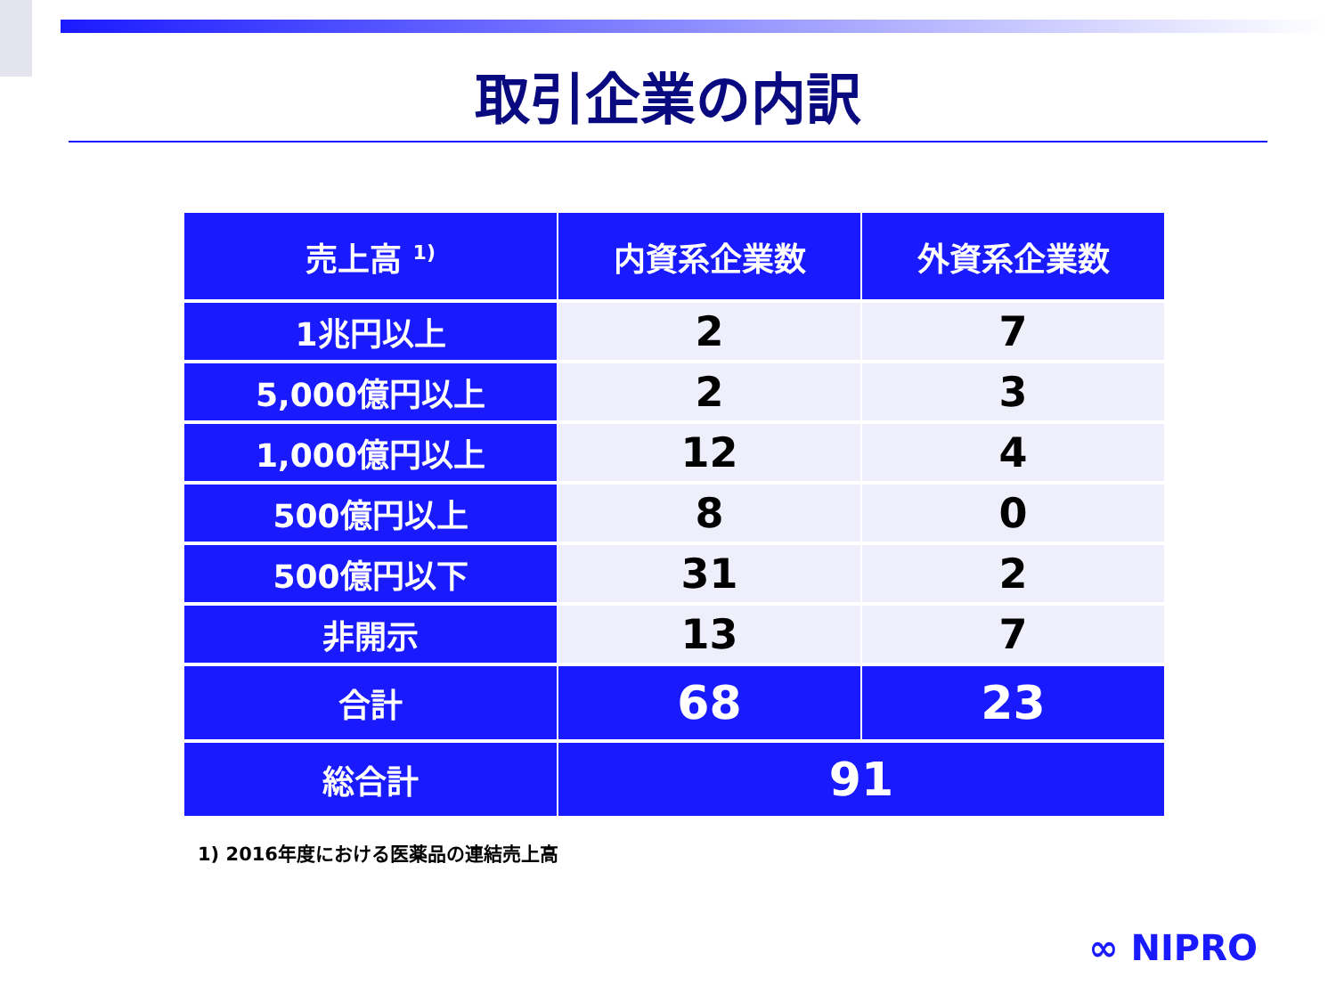取引企業の内訳
| 売上高 <sup>1)</sup> | 内資系企業数 | 外資系企業数 |
| --- | --- | --- |
| 1兆円以上 | 2 | 7 |
| 5,000億円以上 | 2 | 3 |
| 1,000億円以上 | 12 | 4 |
| 500億円以上 | 8 | 0 |
| 500億円以下 | 31 | 2 |
| 非開示 | 13 | 7 |
| 合計 | 68 | 23 |
| 総合計 | 91 | |
1) 2016年度における医薬品の連結売上高
∞ NIPRO